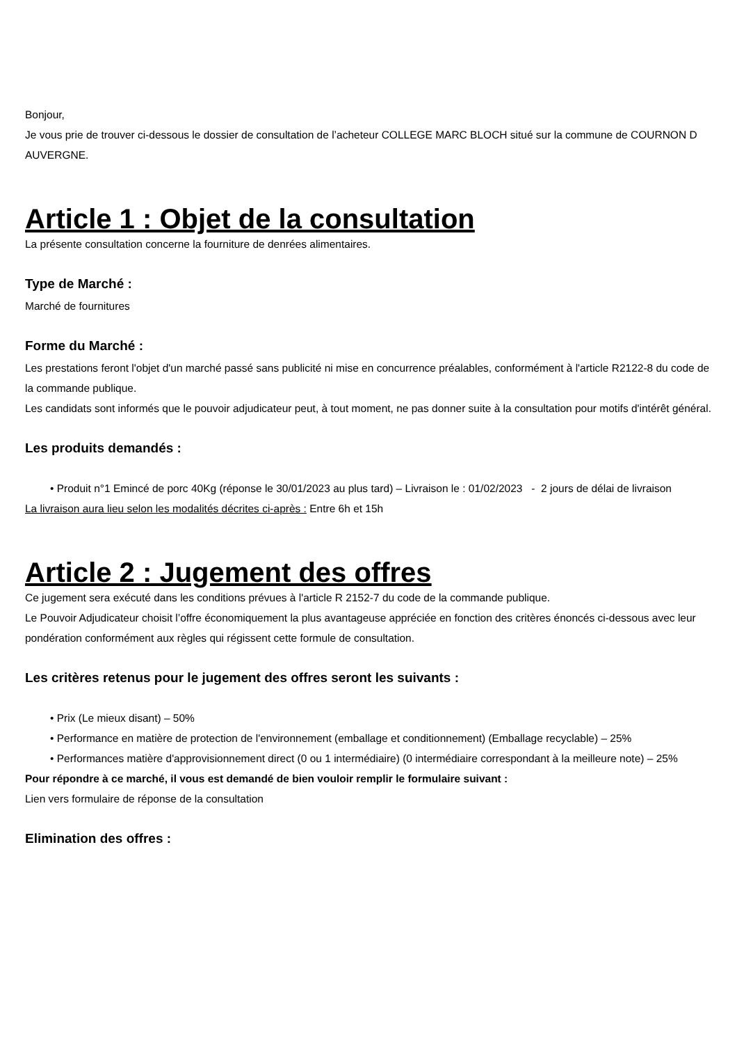Bonjour,
Je vous prie de trouver ci-dessous le dossier de consultation de l’acheteur COLLEGE MARC BLOCH situé sur la commune de COURNON D AUVERGNE.
Article 1 : Objet de la consultation
La présente consultation concerne la fourniture de denrées alimentaires.
Type de Marché :
Marché de fournitures
Forme du Marché :
Les prestations feront l'objet d'un marché passé sans publicité ni mise en concurrence préalables, conformément à l'article R2122-8 du code de la commande publique.
Les candidats sont informés que le pouvoir adjudicateur peut, à tout moment, ne pas donner suite à la consultation pour motifs d'intérêt général.
Les produits demandés :
• Produit n°1 Emincé de porc 40Kg (réponse le 30/01/2023 au plus tard) – Livraison le : 01/02/2023 - 2 jours de délai de livraison
La livraison aura lieu selon les modalités décrites ci-après : Entre 6h et 15h
Article 2 : Jugement des offres
Ce jugement sera exécuté dans les conditions prévues à l'article R 2152-7 du code de la commande publique.
Le Pouvoir Adjudicateur choisit l’offre économiquement la plus avantageuse appréciée en fonction des critères énoncés ci-dessous avec leur pondération conformément aux règles qui régissent cette formule de consultation.
Les critères retenus pour le jugement des offres seront les suivants :
• Prix (Le mieux disant) – 50%
• Performance en matière de protection de l'environnement (emballage et conditionnement) (Emballage recyclable) – 25%
• Performances matière d'approvisionnement direct (0 ou 1 intermédiaire) (0 intermédiaire correspondant à la meilleure note) – 25%
Pour répondre à ce marché, il vous est demandé de bien vouloir remplir le formulaire suivant :
Lien vers formulaire de réponse de la consultation
Elimination des offres :